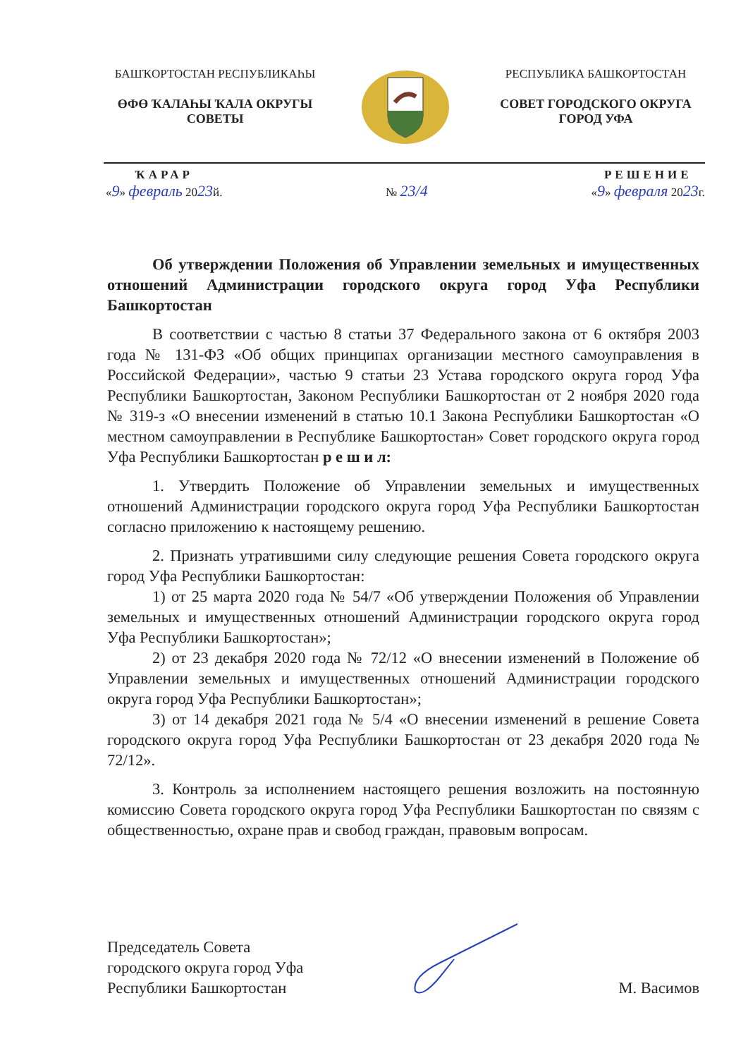БАШҠОРТОСТАН РЕСПУБЛИКАҺЫ
ӨФӨ ҠАЛАҺЫ ҠАЛА ОКРУГЫ СОВЕТЫ
РЕСПУБЛИКА БАШКОРТОСТАН
СОВЕТ ГОРОДСКОГО ОКРУГА ГОРОД УФА
ҠАРАР
«9» февраль 2023й.
№ 23/4
РЕШЕНИЕ
«9» февраля 2023г.
Об утверждении Положения об Управлении земельных и имущественных отношений Администрации городского округа город Уфа Республики Башкортостан
В соответствии с частью 8 статьи 37 Федерального закона от 6 октября 2003 года № 131-ФЗ «Об общих принципах организации местного самоуправления в Российской Федерации», частью 9 статьи 23 Устава городского округа город Уфа Республики Башкортостан, Законом Республики Башкортостан от 2 ноября 2020 года № 319-з «О внесении изменений в статью 10.1 Закона Республики Башкортостан «О местном самоуправлении в Республике Башкортостан» Совет городского округа город Уфа Республики Башкортостан р е ш и л:
1. Утвердить Положение об Управлении земельных и имущественных отношений Администрации городского округа город Уфа Республики Башкортостан согласно приложению к настоящему решению.
2. Признать утратившими силу следующие решения Совета городского округа город Уфа Республики Башкортостан:
1) от 25 марта 2020 года № 54/7 «Об утверждении Положения об Управлении земельных и имущественных отношений Администрации городского округа город Уфа Республики Башкортостан»;
2) от 23 декабря 2020 года № 72/12 «О внесении изменений в Положение об Управлении земельных и имущественных отношений Администрации городского округа город Уфа Республики Башкортостан»;
3) от 14 декабря 2021 года № 5/4 «О внесении изменений в решение Совета городского округа город Уфа Республики Башкортостан от 23 декабря 2020 года № 72/12».
3. Контроль за исполнением настоящего решения возложить на постоянную комиссию Совета городского округа город Уфа Республики Башкортостан по связям с общественностью, охране прав и свобод граждан, правовым вопросам.
Председатель Совета
городского округа город Уфа
Республики Башкортостан
М. Васимов